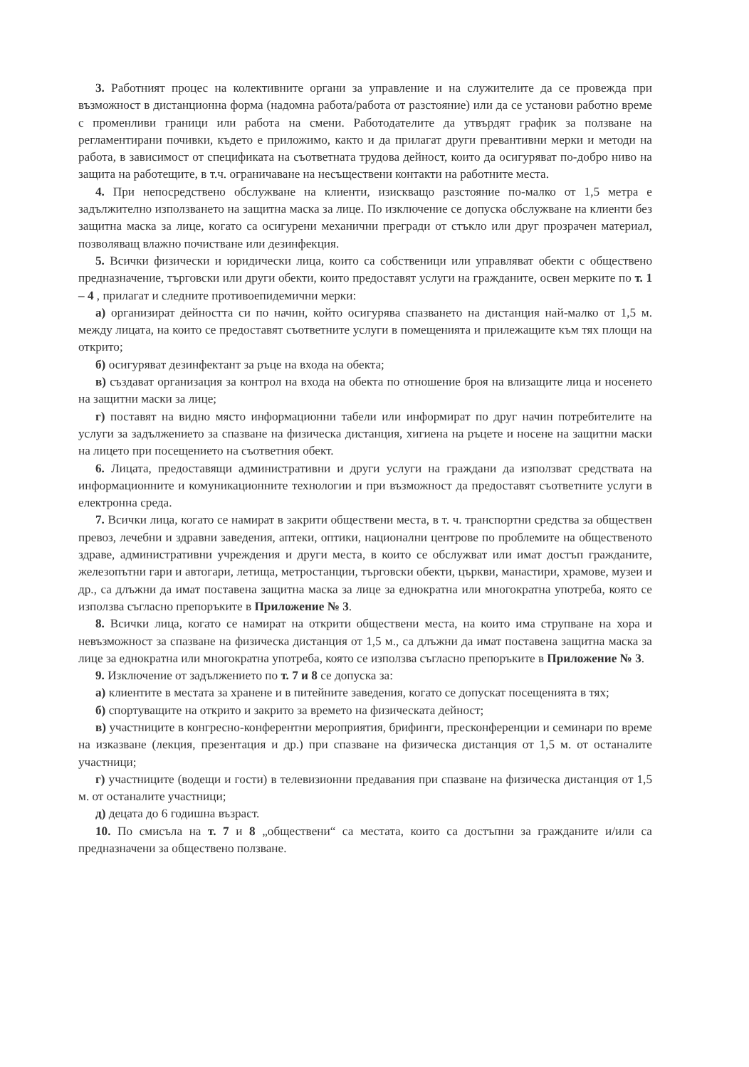3. Работният процес на колективните органи за управление и на служителите да се провежда при възможност в дистанционна форма (надомна работа/работа от разстояние) или да се установи работно време с променливи граници или работа на смени. Работодателите да утвърдят график за ползване на регламентирани почивки, където е приложимо, както и да прилагат други превантивни мерки и методи на работа, в зависимост от спецификата на съответната трудова дейност, които да осигуряват по-добро ниво на защита на работещите, в т.ч. ограничаване на несъществени контакти на работните места.
4. При непосредствено обслужване на клиенти, изискващо разстояние по-малко от 1,5 метра е задължително използването на защитна маска за лице. По изключение се допуска обслужване на клиенти без защитна маска за лице, когато са осигурени механични прегради от стъкло или друг прозрачен материал, позволяващ влажно почистване или дезинфекция.
5. Всички физически и юридически лица, които са собственици или управляват обекти с обществено предназначение, търговски или други обекти, които предоставят услуги на гражданите, освен мерките по т. 1 – 4 , прилагат и следните противоепидемични мерки:
а) организират дейността си по начин, който осигурява спазването на дистанция най-малко от 1,5 м. между лицата, на които се предоставят съответните услуги в помещенията и прилежащите към тях площи на открито;
б) осигуряват дезинфектант за ръце на входа на обекта;
в) създават организация за контрол на входа на обекта по отношение броя на влизащите лица и носенето на защитни маски за лице;
г) поставят на видно място информационни табели или информират по друг начин потребителите на услуги за задължението за спазване на физическа дистанция, хигиена на ръцете и носене на защитни маски на лицето при посещението на съответния обект.
6. Лицата, предоставящи административни и други услуги на граждани да използват средствата на информационните и комуникационните технологии и при възможност да предоставят съответните услуги в електронна среда.
7. Всички лица, когато се намират в закрити обществени места, в т. ч. транспортни средства за обществен превоз, лечебни и здравни заведения, аптеки, оптики, национални центрове по проблемите на общественото здраве, административни учреждения и други места, в които се обслужват или имат достъп гражданите, железопътни гари и автогари, летища, метростанции, търговски обекти, църкви, манастири, храмове, музеи и др., са длъжни да имат поставена защитна маска за лице за еднократна или многократна употреба, която се използва съгласно препоръките в Приложение № 3.
8. Всички лица, когато се намират на открити обществени места, на които има струпване на хора и невъзможност за спазване на физическа дистанция от 1,5 м., са длъжни да имат поставена защитна маска за лице за еднократна или многократна употреба, която се използва съгласно препоръките в Приложение № 3.
9. Изключение от задължението по т. 7 и 8 се допуска за:
а) клиентите в местата за хранене и в питейните заведения, когато се допускат посещенията в тях;
б) спортуващите на открито и закрито за времето на физическата дейност;
в) участниците в конгресно-конферентни мероприятия, брифинги, пресконференции и семинари по време на изказване (лекция, презентация и др.) при спазване на физическа дистанция от 1,5 м. от останалите участници;
г) участниците (водещи и гости) в телевизионни предавания при спазване на физическа дистанция от 1,5 м. от останалите участници;
д) децата до 6 годишна възраст.
10. По смисъла на т. 7 и 8 „обществени“ са местата, които са достъпни за гражданите и/или са предназначени за обществено ползване.